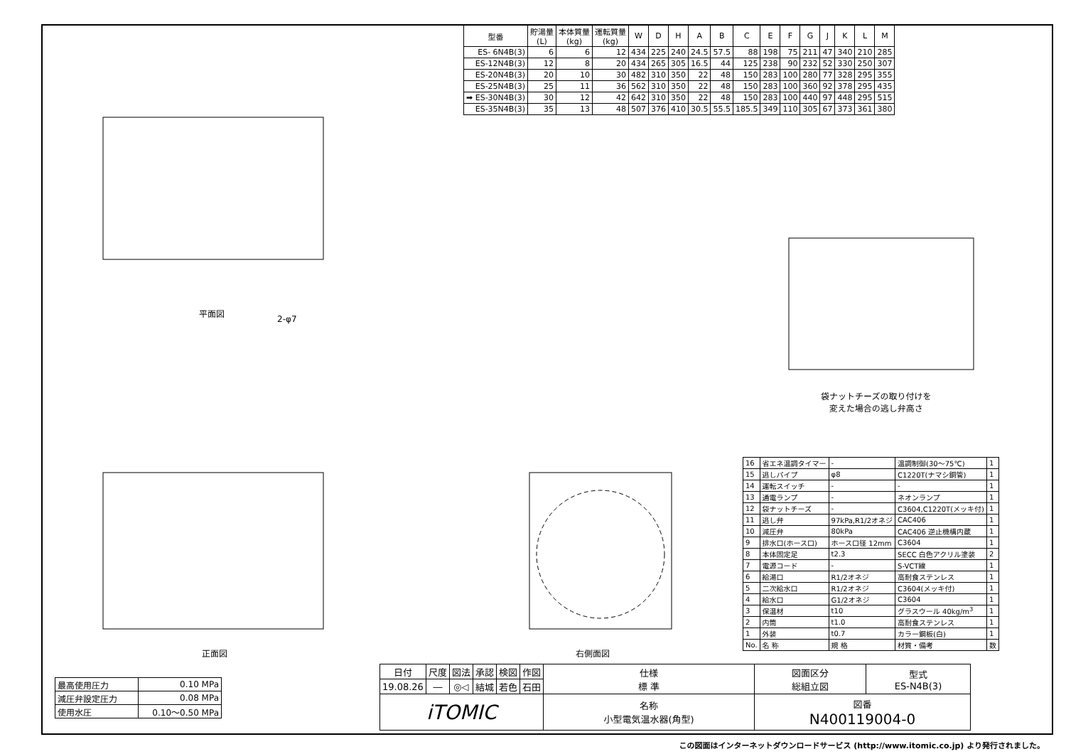| 型番 | 貯湯量 (L) | 本体質量 (kg) | 運転質量 (kg) | W | D | H | A | B | C | E | F | G | J | K | L | M |
| --- | --- | --- | --- | --- | --- | --- | --- | --- | --- | --- | --- | --- | --- | --- | --- | --- |
| ES- 6N4B(3) | 6 | 6 | 12 | 434 | 225 | 240 | 24.5 | 57.5 | 88 | 198 | 75 | 211 | 47 | 340 | 210 | 285 |
| ES-12N4B(3) | 12 | 8 | 20 | 434 | 265 | 305 | 16.5 | 44 | 125 | 238 | 90 | 232 | 52 | 330 | 250 | 307 |
| ES-20N4B(3) | 20 | 10 | 30 | 482 | 310 | 350 | 22 | 48 | 150 | 283 | 100 | 280 | 77 | 328 | 295 | 355 |
| ES-25N4B(3) | 25 | 11 | 36 | 562 | 310 | 350 | 22 | 48 | 150 | 283 | 100 | 360 | 92 | 378 | 295 | 435 |
| ➡ ES-30N4B(3) | 30 | 12 | 42 | 642 | 310 | 350 | 22 | 48 | 150 | 283 | 100 | 440 | 97 | 448 | 295 | 515 |
| ES-35N4B(3) | 35 | 13 | 48 | 507 | 376 | 410 | 30.5 | 55.5 | 185.5 | 349 | 110 | 305 | 67 | 373 | 361 | 380 |
平面図
2-φ7
正面図 右側面図
袋ナットチーズの取り付けを
変えた場合の逃し弁高さ
| 16 | 省エネ温調タイマー | - | 温調制御(30～75℃) | 1 |
| 15 | 逃しパイプ | φ8 | C1220T(ナマシ銅管) | 1 |
| 14 | 運転スイッチ | - | - | 1 |
| 13 | 通電ランプ | - | ネオンランプ | 1 |
| 12 | 袋ナットチーズ | - | C3604,C1220T(メッキ付) | 1 |
| 11 | 逃し弁 | 97kPa,R1/2オネジ | CAC406 | 1 |
| 10 | 減圧弁 | 80kPa | CAC406 逆止機構内蔵 | 1 |
| 9 | 排水口(ホース口) | ホース口径 12mm | C3604 | 1 |
| 8 | 本体固定足 | t2.3 | SECC 白色アクリル塗装 | 2 |
| 7 | 電源コード | - | S-VCT線 | 1 |
| 6 | 給湯口 | R1/2オネジ | 高耐食ステンレス | 1 |
| 5 | 二次給水口 | R1/2オネジ | C3604(メッキ付) | 1 |
| 4 | 給水口 | G1/2オネジ | C3604 | 1 |
| 3 | 保温材 | t10 | グラスウール 40kg/m<sup>3</sup> | 1 |
| 2 | 内筒 | t1.0 | 高耐食ステンレス | 1 |
| 1 | 外装 | t0.7 | カラー鋼板(白) | 1 |
| No. | 名 称 | 規 格 | 材質・備考 | 数 |
| 最高使用圧力 | 0.10 MPa |
| 減圧弁設定圧力 | 0.08 MPa |
| 使用水圧 | 0.10～0.50 MPa |
| 日付 | 尺度 | 図法 | 承認 | 検図 | 作図 | 仕様 標 準 | 図面区分 総組立図 | 型式 ES-N4B(3) |
| 19.08.26 | ― | ◎◁ | 結城 | 若色 | 石田 | | | |
| iTOMIC | | | | | | 名称 小型電気温水器(角型) | 図番 N400119004-0 | |
この図面はインターネットダウンロードサービス (http://www.itomic.co.jp) より発行されました。